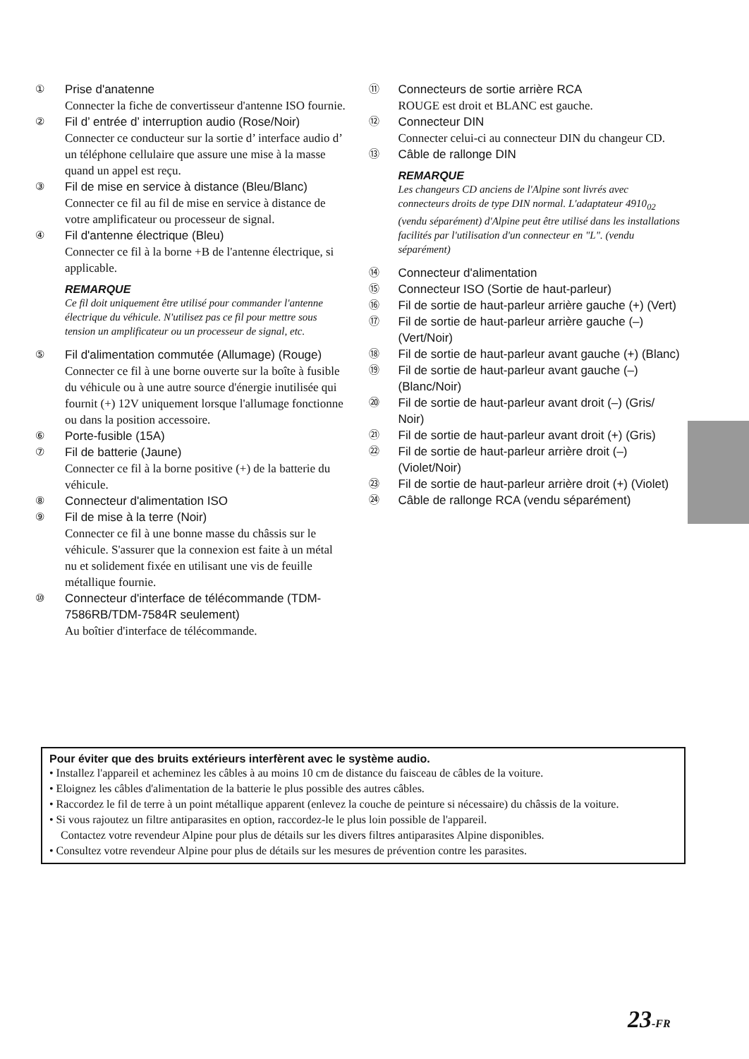① Prise d'anatenne
Connecter la fiche de convertisseur d'antenne ISO fournie.
② Fil d’ entrée d’ interruption audio (Rose/Noir)
Connecter ce conducteur sur la sortie d’ interface audio d’ un téléphone cellulaire que assure une mise à la masse quand un appel est reçu.
③ Fil de mise en service à distance (Bleu/Blanc)
Connecter ce fil au fil de mise en service à distance de votre amplificateur ou processeur de signal.
④ Fil d'antenne électrique (Bleu)
Connecter ce fil à la borne +B de l'antenne électrique, si applicable.
REMARQUE
Ce fil doit uniquement être utilisé pour commander l'antenne électrique du véhicule. N'utilisez pas ce fil pour mettre sous tension un amplificateur ou un processeur de signal, etc.
⑤ Fil d'alimentation commutée (Allumage) (Rouge)
Connecter ce fil à une borne ouverte sur la boîte à fusible du véhicule ou à une autre source d'énergie inutilisée qui fournit (+) 12V uniquement lorsque l'allumage fonctionne ou dans la position accessoire.
⑥ Porte-fusible (15A)
⑦ Fil de batterie (Jaune)
Connecter ce fil à la borne positive (+) de la batterie du véhicule.
⑧ Connecteur d'alimentation ISO
⑨ Fil de mise à la terre (Noir)
Connecter ce fil à une bonne masse du châssis sur le véhicule. S'assurer que la connexion est faite à un métal nu et solidement fixée en utilisant une vis de feuille métallique fournie.
⑩ Connecteur d'interface de télécommande (TDM-7586RB/TDM-7584R seulement)
Au boîtier d'interface de télécommande.
⑪ Connecteurs de sortie arrière RCA
ROUGE est droit et BLANC est gauche.
⑫ Connecteur DIN
Connecter celui-ci au connecteur DIN du changeur CD.
⑬ Câble de rallonge DIN
REMARQUE
Les changeurs CD anciens de l'Alpine sont livrés avec connecteurs droits de type DIN normal. L'adaptateur 4910<sub>02</sub> (vendu séparément) d'Alpine peut être utilisé dans les installations facilités par l'utilisation d'un connecteur en "L". (vendu séparément)
⑭ Connecteur d'alimentation
⑮ Connecteur ISO (Sortie de haut-parleur)
⑯ Fil de sortie de haut-parleur arrière gauche (+) (Vert)
⑰ Fil de sortie de haut-parleur arrière gauche (–) (Vert/Noir)
⑱ Fil de sortie de haut-parleur avant gauche (+) (Blanc)
⑲ Fil de sortie de haut-parleur avant gauche (–) (Blanc/Noir)
⑳ Fil de sortie de haut-parleur avant droit (–) (Gris/ Noir)
㉑ Fil de sortie de haut-parleur avant droit (+) (Gris)
㉒ Fil de sortie de haut-parleur arrière droit (–) (Violet/Noir)
㉓ Fil de sortie de haut-parleur arrière droit (+) (Violet)
㉔ Câble de rallonge RCA (vendu séparément)
Pour éviter que des bruits extérieurs interfèrent avec le système audio.
• Installez l'appareil et acheminez les câbles à au moins 10 cm de distance du faisceau de câbles de la voiture.
• Eloignez les câbles d'alimentation de la batterie le plus possible des autres câbles.
• Raccordez le fil de terre à un point métallique apparent (enlevez la couche de peinture si nécessaire) du châssis de la voiture.
• Si vous rajoutez un filtre antiparasites en option, raccordez-le le plus loin possible de l'appareil.
Contactez votre revendeur Alpine pour plus de détails sur les divers filtres antiparasites Alpine disponibles.
• Consultez votre revendeur Alpine pour plus de détails sur les mesures de prévention contre les parasites.
23-FR